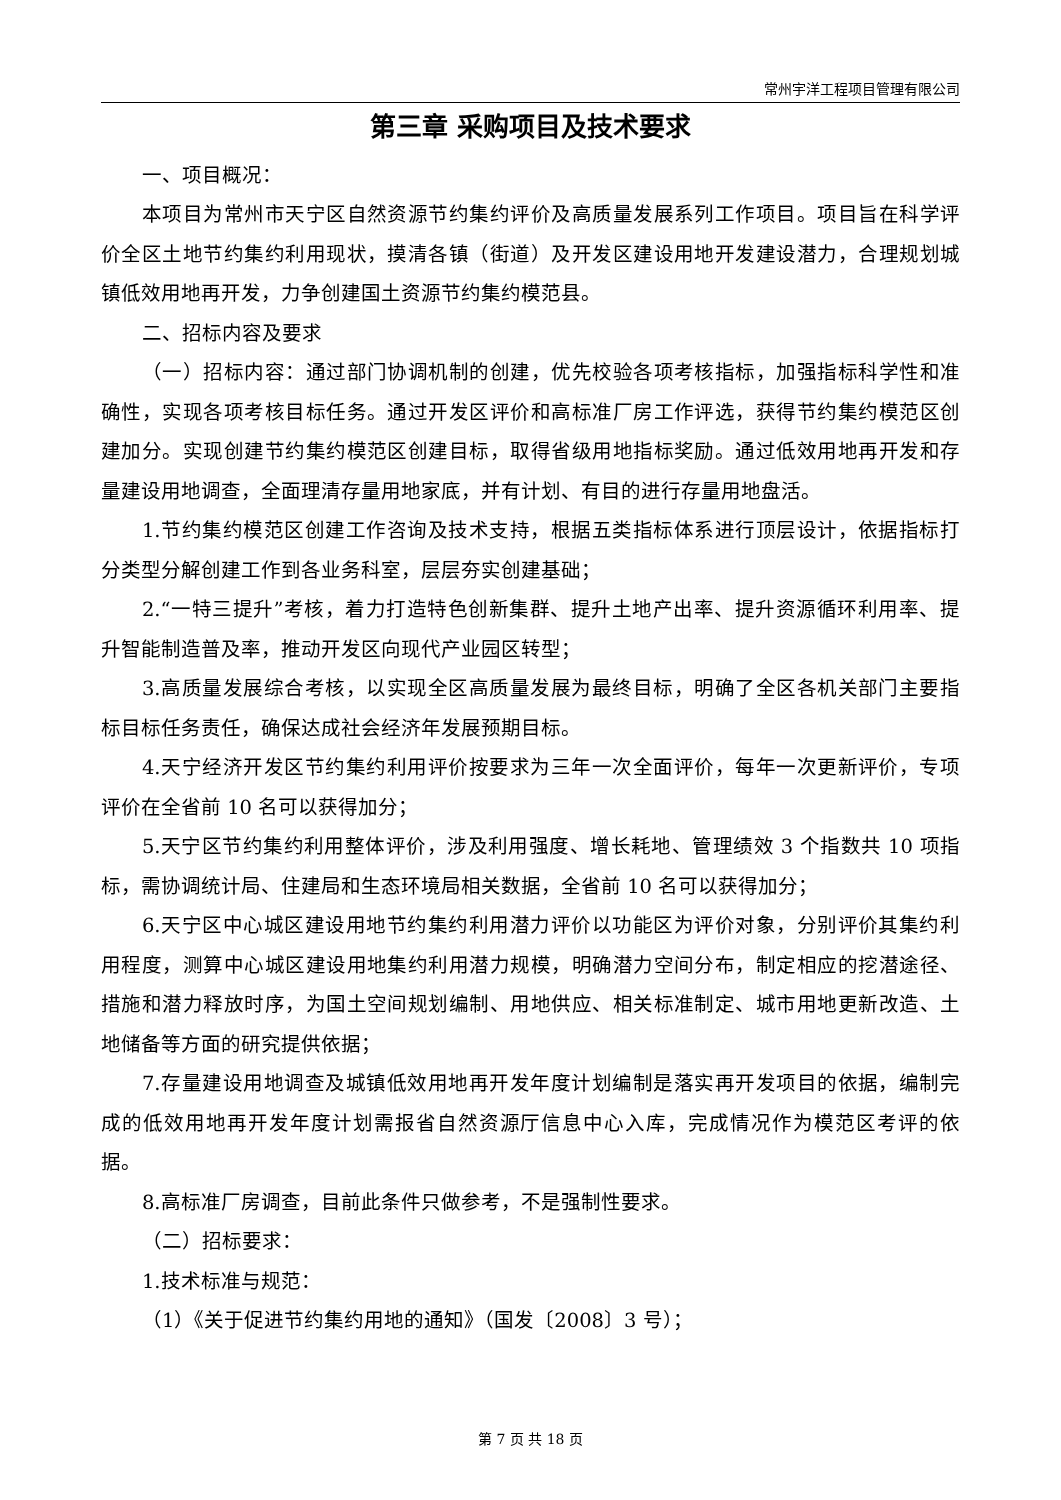常州宇洋工程项目管理有限公司
第三章 采购项目及技术要求
一、项目概况：
本项目为常州市天宁区自然资源节约集约评价及高质量发展系列工作项目。项目旨在科学评价全区土地节约集约利用现状，摸清各镇（街道）及开发区建设用地开发建设潜力，合理规划城镇低效用地再开发，力争创建国土资源节约集约模范县。
二、招标内容及要求
（一）招标内容：通过部门协调机制的创建，优先校验各项考核指标，加强指标科学性和准确性，实现各项考核目标任务。通过开发区评价和高标准厂房工作评选，获得节约集约模范区创建加分。实现创建节约集约模范区创建目标，取得省级用地指标奖励。通过低效用地再开发和存量建设用地调查，全面理清存量用地家底，并有计划、有目的进行存量用地盘活。
1.节约集约模范区创建工作咨询及技术支持，根据五类指标体系进行顶层设计，依据指标打分类型分解创建工作到各业务科室，层层夯实创建基础；
2.“一特三提升”考核，着力打造特色创新集群、提升土地产出率、提升资源循环利用率、提升智能制造普及率，推动开发区向现代产业园区转型；
3.高质量发展综合考核，以实现全区高质量发展为最终目标，明确了全区各机关部门主要指标目标任务责任，确保达成社会经济年发展预期目标。
4.天宁经济开发区节约集约利用评价按要求为三年一次全面评价，每年一次更新评价，专项评价在全省前 10 名可以获得加分；
5.天宁区节约集约利用整体评价，涉及利用强度、增长耗地、管理绩效 3 个指数共 10 项指标，需协调统计局、住建局和生态环境局相关数据，全省前 10 名可以获得加分；
6.天宁区中心城区建设用地节约集约利用潜力评价以功能区为评价对象，分别评价其集约利用程度，测算中心城区建设用地集约利用潜力规模，明确潜力空间分布，制定相应的挖潜途径、措施和潜力释放时序，为国土空间规划编制、用地供应、相关标准制定、城市用地更新改造、土地储备等方面的研究提供依据；
7.存量建设用地调查及城镇低效用地再开发年度计划编制是落实再开发项目的依据，编制完成的低效用地再开发年度计划需报省自然资源厅信息中心入库，完成情况作为模范区考评的依据。
8.高标准厂房调查，目前此条件只做参考，不是强制性要求。
（二）招标要求：
1.技术标准与规范：
（1）《关于促进节约集约用地的通知》（国发〔2008〕3 号）；
第 7 页 共 18 页